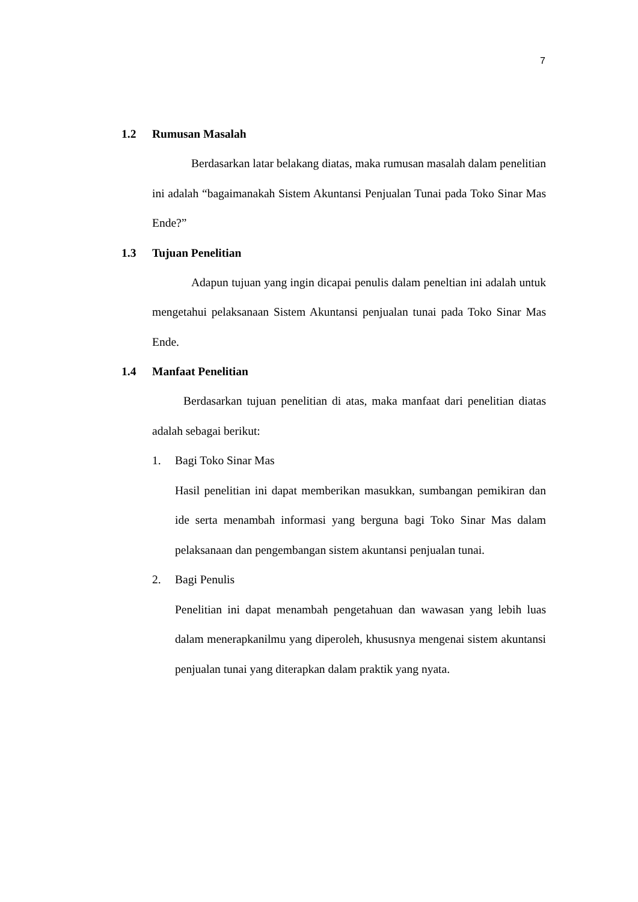7
1.2 Rumusan Masalah
Berdasarkan latar belakang diatas, maka rumusan masalah dalam penelitian ini adalah “bagaimanakah Sistem Akuntansi Penjualan Tunai pada Toko Sinar Mas Ende?”
1.3 Tujuan Penelitian
Adapun tujuan yang ingin dicapai penulis dalam peneltian ini adalah untuk mengetahui pelaksanaan Sistem Akuntansi penjualan tunai pada Toko Sinar Mas Ende.
1.4 Manfaat Penelitian
Berdasarkan tujuan penelitian di atas, maka manfaat dari penelitian diatas adalah sebagai berikut:
1. Bagi Toko Sinar Mas
Hasil penelitian ini dapat memberikan masukkan, sumbangan pemikiran dan ide serta menambah informasi yang berguna bagi Toko Sinar Mas dalam pelaksanaan dan pengembangan sistem akuntansi penjualan tunai.
2. Bagi Penulis
Penelitian ini dapat menambah pengetahuan dan wawasan yang lebih luas dalam menerapkanilmu yang diperoleh, khususnya mengenai sistem akuntansi penjualan tunai yang diterapkan dalam praktik yang nyata.